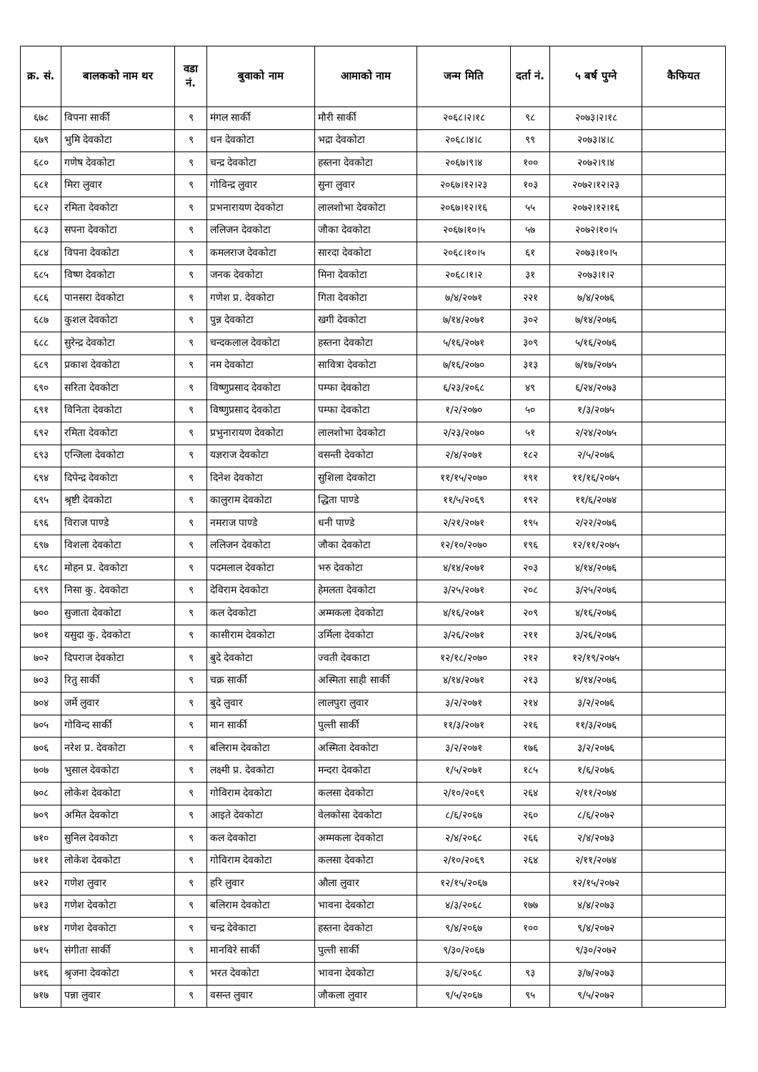| क्र. सं. | बालकको नाम थर | वडा नं. | बुवाको नाम | आमाको नाम | जन्म मिति | दर्ता नं. | ५ बर्ष पुग्ने | कैफियत |
| --- | --- | --- | --- | --- | --- | --- | --- | --- |
| ६७८ | विपना सार्की | ९ | मंगल सार्की | मौरी सार्की | २०६८।२।१८ | ९८ | २०७३।२।१८ | |
| ६७९ | भुमि देवकोटा | ९ | धन देवकोटा | भद्रा देवकोटा | २०६८।४।८ | ९९ | २०७३।४।८ | |
| ६८० | गणेष देवकोटा | ९ | चन्द्र देवकोटा | हस्तना देवकोटा | २०६७।९।४ | १०० | २०७२।९।४ | |
| ६८१ | मिरा लुवार | ९ | गोविन्द्र लुवार | सुना लुवार | २०६७।१२।२३ | १०३ | २०७२।१२।२३ | |
| ६८२ | रमिता देवकोटा | ९ | प्रभनारायण देवकोटा | लालशोभा देवकोटा | २०६७।१२।१६ | ५५ | २०७२।१२।१६ | |
| ६८३ | सपना देवकोटा | ९ | ललिजन देवकोटा | जौका देवकोटा | २०६७।१०।५ | ५७ | २०७२।१०।५ | |
| ६८४ | विपना देवकोटा | ९ | कमलराज देवकोटा | सारदा देवकोटा | २०६८।१०।५ | ६१ | २०७३।१०।५ | |
| ६८५ | विष्ण देवकोटा | ९ | जनक देवकोटा | मिना देवकोटा | २०६८।१।२ | ३१ | २०७३।१।२ | |
| ६८६ | पानसरा देवकोटा | ९ | गणेश प्र. देवकोटा | गिता देवकोटा | ७/४/२०७१ | २२१ | ७/४/२०७६ | |
| ६८७ | कुशल देवकोटा | ९ | पुन्न देवकोटा | खगी देवकोटा | ७/१४/२०७१ | ३०२ | ७/१४/२०७६ | |
| ६८८ | सुरेन्द्र देवकोटा | ९ | चन्दकलाल देवकोटा | हस्तना देवकोटा | ५/१६/२०७१ | ३०९ | ५/१६/२०७६ | |
| ६८९ | प्रकाश देवकोटा | ९ | नम देवकोटा | सावित्रा देवकोटा | ७/१६/२०७० | ३१३ | ७/१७/२०७५ | |
| ६९० | सरिता देवकोटा | ९ | विष्णुप्रसाद देवकोटा | पम्फा देवकोटा | ६/२३/२०६८ | ४९ | ६/२४/२०७३ | |
| ६९१ | विनिता देवकोटा | ९ | विष्णुप्रसाद देवकोटा | पम्फा देवकोटा | १/२/२०७० | ५० | १/३/२०७५ | |
| ६९२ | रमिता देवकोटा | ९ | प्रभुनारायण देवकोटा | लालशोभा देवकोटा | २/२३/२०७० | ५१ | २/२४/२०७५ | |
| ६९३ | एन्जिला देवकोटा | ९ | यज्ञराज देवकोटा | वसन्ती देवकोटा | २/४/२०७१ | १८२ | २/५/२०७६ | |
| ६९४ | दिपेन्द्र देवकोटा | ९ | दिनेश देवकोटा | सुशिला देवकोटा | ११/१५/२०७० | १९१ | ११/१६/२०७५ | |
| ६९५ | श्रृष्टी देवकोटा | ९ | कालुराम देवकोटा | द्धिता पाण्डे | ११/५/२०६९ | १९२ | ११/६/२०७४ | |
| ६९६ | विराज पाण्डे | ९ | नमराज पाण्डे | धनी पाण्डे | २/२१/२०७१ | १९५ | २/२२/२०७६ | |
| ६९७ | विशला देवकोटा | ९ | ललिजन देवकोटा | जौका देवकोटा | १२/१०/२०७० | १९६ | १२/११/२०७५ | |
| ६९८ | मोहन प्र. देवकोटा | ९ | पदमलाल देवकोटा | भरु देवकोटा | ४/१४/२०७१ | २०३ | ४/१४/२०७६ | |
| ६९९ | निसा कु. देवकोटा | ९ | देविराम देवकोटा | हेमलता देवकोटा | ३/२५/२०७१ | २०८ | ३/२५/२०७६ | |
| ७०० | सुजाता देवकोटा | ९ | कल देवकोटा | अम्मकला देवकोटा | ४/१६/२०७१ | २०९ | ४/१६/२०७६ | |
| ७०१ | यसुदा कु. देवकोटा | ९ | कासीराम देवकोटा | उर्मिला देवकोटा | ३/२६/२०७१ | २११ | ३/२६/२०७६ | |
| ७०२ | दिपराज देवकोटा | ९ | बुदे देवकोटा | ज्वती देवकाटा | १२/१८/२०७० | २१२ | १२/१९/२०७५ | |
| ७०३ | रितु सार्की | ९ | चक्र सार्की | अस्मिता साही सार्की | ४/१४/२०७१ | २१३ | ४/१४/२०७६ | |
| ७०४ | जर्मे लुवार | ९ | बुदे लुवार | लालपुरा लुवार | ३/२/२०७१ | २१४ | ३/२/२०७६ | |
| ७०५ | गोविन्द सार्की | ९ | मान सार्की | पुल्ती सार्की | ११/३/२०७१ | २१६ | ११/३/२०७६ | |
| ७०६ | नरेश प्र. देवकोटा | ९ | बलिराम देवकोटा | अस्मिता देवकोटा | ३/२/२०७१ | १७६ | ३/२/२०७६ | |
| ७०७ | भुसाल देवकोटा | ९ | लक्ष्मी प्र. देवकोटा | मन्दरा देवकोटा | १/५/२०७१ | १८५ | १/६/२०७६ | |
| ७०८ | लोकेश देवकोटा | ९ | गोविराम देवकोटा | कलसा देवकोटा | २/१०/२०६९ | २६४ | २/११/२०७४ | |
| ७०९ | अमित देवकोटा | ९ | आइते देवकोटा | वेलकोसा देवकोटा | ८/६/२०६७ | २६० | ८/६/२०७२ | |
| ७१० | सुनिल देवकोटा | ९ | कल देवकोटा | अम्मकला देवकोटा | २/४/२०६८ | २६६ | २/४/२०७३ | |
| ७११ | लोकेश देवकोटा | ९ | गोविराम देवकोटा | कलसा देवकोटा | २/१०/२०६९ | २६४ | २/११/२०७४ | |
| ७१२ | गणेश लुवार | ९ | हरि लुवार | औला लुवार | १२/१५/२०६७ | | १२/१५/२०७२ | |
| ७१३ | गणेश देवकोटा | ९ | बलिराम देवकोटा | भावना देवकोटा | ४/३/२०६८ | १७७ | ४/४/२०७३ | |
| ७१४ | गणेश देवकोटा | ९ | चन्द्र देवेकाटा | हस्तना देवकोटा | ९/४/२०६७ | १०० | ९/४/२०७२ | |
| ७१५ | संगीता सार्की | ९ | मानविरे सार्की | पुल्ती सार्की | ९/३०/२०६७ | | ९/३०/२०७२ | |
| ७१६ | श्रृजना देवकोटा | ९ | भरत देवकोटा | भावना देवकोटा | ३/६/२०६८ | ९३ | ३/७/२०७३ | |
| ७१७ | पन्ना लुवार | ९ | वसन्त लुवार | जौकला लुवार | ९/५/२०६७ | ९५ | ९/५/२०७२ | |